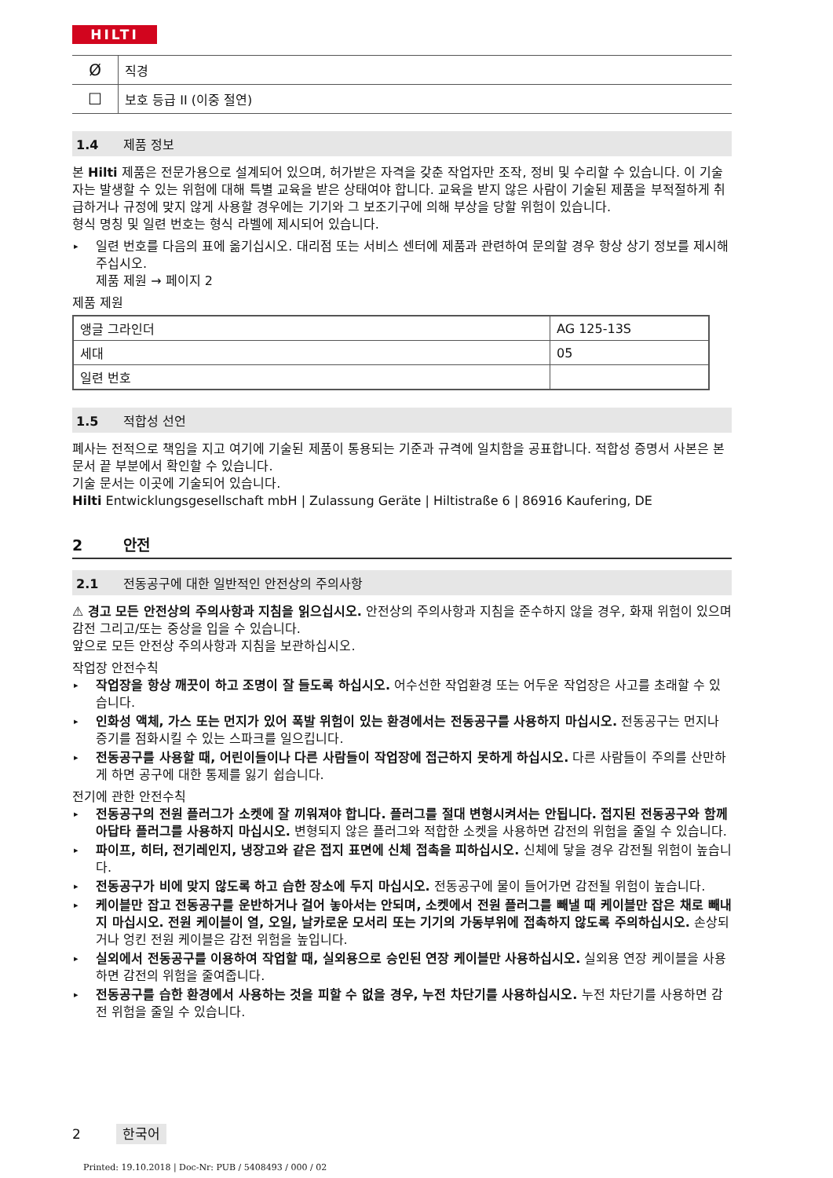HILTI
| Ø | 직경 |
| ☐ | 보호 등급 II (이중 절연) |
1.4 제품 정보
본 Hilti 제품은 전문가용으로 설계되어 있으며, 허가받은 자격을 갖춘 작업자만 조작, 정비 및 수리할 수 있습니다. 이 기술자는 발생할 수 있는 위험에 대해 특별 교육을 받은 상태여야 합니다. 교육을 받지 않은 사람이 기술된 제품을 부적절하게 취급하거나 규정에 맞지 않게 사용할 경우에는 기기와 그 보조기구에 의해 부상을 당할 위험이 있습니다.
형식 명칭 및 일련 번호는 형식 라벨에 제시되어 있습니다.
▸ 일련 번호를 다음의 표에 옮기십시오. 대리점 또는 서비스 센터에 제품과 관련하여 문의할 경우 항상 상기 정보를 제시해주십시오.
제품 제원 → 페이지 2
제품 제원
| 앵글 그라인더 | AG 125-13S |
| 세대 | 05 |
| 일련 번호 | |
1.5 적합성 선언
폐사는 전적으로 책임을 지고 여기에 기술된 제품이 통용되는 기준과 규격에 일치함을 공표합니다. 적합성 증명서 사본은 본 문서 끝 부분에서 확인할 수 있습니다.
기술 문서는 이곳에 기술되어 있습니다.
Hilti Entwicklungsgesellschaft mbH | Zulassung Geräte | Hiltistraße 6 | 86916 Kaufering, DE
2 안전
2.1 전동공구에 대한 일반적인 안전상의 주의사항
⚠ 경고 모든 안전상의 주의사항과 지침을 읽으십시오. 안전상의 주의사항과 지침을 준수하지 않을 경우, 화재 위험이 있으며 감전 그리고/또는 중상을 입을 수 있습니다.
앞으로 모든 안전상 주의사항과 지침을 보관하십시오.
작업장 안전수칙
▸ 작업장을 항상 깨끗이 하고 조명이 잘 들도록 하십시오. 어수선한 작업환경 또는 어두운 작업장은 사고를 초래할 수 있습니다.
▸ 인화성 액체, 가스 또는 먼지가 있어 폭발 위험이 있는 환경에서는 전동공구를 사용하지 마십시오. 전동공구는 먼지나 증기를 점화시킬 수 있는 스파크를 일으킵니다.
▸ 전동공구를 사용할 때, 어린이들이나 다른 사람들이 작업장에 접근하지 못하게 하십시오. 다른 사람들이 주의를 산만하게 하면 공구에 대한 통제를 잃기 쉽습니다.
전기에 관한 안전수칙
▸ 전동공구의 전원 플러그가 소켓에 잘 끼워져야 합니다. 플러그를 절대 변형시켜서는 안됩니다. 접지된 전동공구와 함께 아답타 플러그를 사용하지 마십시오. 변형되지 않은 플러그와 적합한 소켓을 사용하면 감전의 위험을 줄일 수 있습니다.
▸ 파이프, 히터, 전기레인지, 냉장고와 같은 접지 표면에 신체 접촉을 피하십시오. 신체에 닿을 경우 감전될 위험이 높습니다.
▸ 전동공구가 비에 맞지 않도록 하고 습한 장소에 두지 마십시오. 전동공구에 물이 들어가면 감전될 위험이 높습니다.
▸ 케이블만 잡고 전동공구를 운반하거나 걸어 놓아서는 안되며, 소켓에서 전원 플러그를 빼낼 때 케이블만 잡은 채로 빼내지 마십시오. 전원 케이블이 열, 오일, 날카로운 모서리 또는 기기의 가동부위에 접촉하지 않도록 주의하십시오. 손상되거나 엉킨 전원 케이블은 감전 위험을 높입니다.
▸ 실외에서 전동공구를 이용하여 작업할 때, 실외용으로 승인된 연장 케이블만 사용하십시오. 실외용 연장 케이블을 사용하면 감전의 위험을 줄여줍니다.
▸ 전동공구를 습한 환경에서 사용하는 것을 피할 수 없을 경우, 누전 차단기를 사용하십시오. 누전 차단기를 사용하면 감전 위험을 줄일 수 있습니다.
2 한국어
Printed: 19.10.2018 | Doc-Nr: PUB / 5408493 / 000 / 02